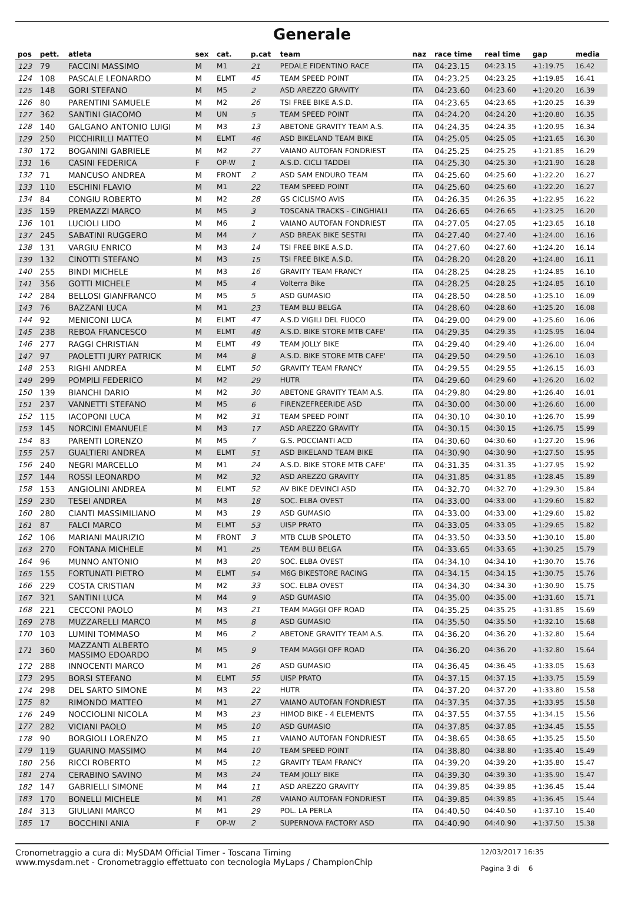Generale
| pos | pett. | atleta | sex | cat. | p.cat | team | naz | race time | real time | gap | media |
| --- | --- | --- | --- | --- | --- | --- | --- | --- | --- | --- | --- |
| 123 | 79 | FACCINI MASSIMO | M | M1 | 21 | PEDALE FIDENTINO RACE | ITA | 04:23.15 | 04:23.15 | +1:19.75 | 16.42 |
| 124 | 108 | PASCALE LEONARDO | M | ELMT | 45 | TEAM SPEED POINT | ITA | 04:23.25 | 04:23.25 | +1:19.85 | 16.41 |
| 125 | 148 | GORI STEFANO | M | M5 | 2 | ASD AREZZO GRAVITY | ITA | 04:23.60 | 04:23.60 | +1:20.20 | 16.39 |
| 126 | 80 | PARENTINI SAMUELE | M | M2 | 26 | TSI FREE BIKE A.S.D. | ITA | 04:23.65 | 04:23.65 | +1:20.25 | 16.39 |
| 127 | 362 | SANTINI GIACOMO | M | UN | 5 | TEAM SPEED POINT | ITA | 04:24.20 | 04:24.20 | +1:20.80 | 16.35 |
| 128 | 140 | GALGANO ANTONIO LUIGI | M | M3 | 13 | ABETONE GRAVITY TEAM A.S. | ITA | 04:24.35 | 04:24.35 | +1:20.95 | 16.34 |
| 129 | 250 | PICCHIRILLI MATTEO | M | ELMT | 46 | ASD BIKELAND TEAM BIKE | ITA | 04:25.05 | 04:25.05 | +1:21.65 | 16.30 |
| 130 | 172 | BOGANINI GABRIELE | M | M2 | 27 | VAIANO AUTOFAN FONDRIEST | ITA | 04:25.25 | 04:25.25 | +1:21.85 | 16.29 |
| 131 | 16 | CASINI FEDERICA | F | OP-W | 1 | A.S.D. CICLI TADDEI | ITA | 04:25.30 | 04:25.30 | +1:21.90 | 16.28 |
| 132 | 71 | MANCUSO ANDREA | M | FRONT | 2 | ASD SAM ENDURO TEAM | ITA | 04:25.60 | 04:25.60 | +1:22.20 | 16.27 |
| 133 | 110 | ESCHINI FLAVIO | M | M1 | 22 | TEAM SPEED POINT | ITA | 04:25.60 | 04:25.60 | +1:22.20 | 16.27 |
| 134 | 84 | CONGIU ROBERTO | M | M2 | 28 | GS CICLISMO AVIS | ITA | 04:26.35 | 04:26.35 | +1:22.95 | 16.22 |
| 135 | 159 | PREMAZZI MARCO | M | M5 | 3 | TOSCANA TRACKS - CINGHIALI | ITA | 04:26.65 | 04:26.65 | +1:23.25 | 16.20 |
| 136 | 101 | LUCIOLI LIDO | M | M6 | 1 | VAIANO AUTOFAN FONDRIEST | ITA | 04:27.05 | 04:27.05 | +1:23.65 | 16.18 |
| 137 | 245 | SABATINI RUGGERO | M | M4 | 7 | ASD BREAK BIKE SESTRI | ITA | 04:27.40 | 04:27.40 | +1:24.00 | 16.16 |
| 138 | 131 | VARGIU ENRICO | M | M3 | 14 | TSI FREE BIKE A.S.D. | ITA | 04:27.60 | 04:27.60 | +1:24.20 | 16.14 |
| 139 | 132 | CINOTTI STEFANO | M | M3 | 15 | TSI FREE BIKE A.S.D. | ITA | 04:28.20 | 04:28.20 | +1:24.80 | 16.11 |
| 140 | 255 | BINDI MICHELE | M | M3 | 16 | GRAVITY TEAM FRANCY | ITA | 04:28.25 | 04:28.25 | +1:24.85 | 16.10 |
| 141 | 356 | GOTTI MICHELE | M | M5 | 4 | Volterra Bike | ITA | 04:28.25 | 04:28.25 | +1:24.85 | 16.10 |
| 142 | 284 | BELLOSI GIANFRANCO | M | M5 | 5 | ASD GUMASIO | ITA | 04:28.50 | 04:28.50 | +1:25.10 | 16.09 |
| 143 | 76 | BAZZANI LUCA | M | M1 | 23 | TEAM BLU BELGA | ITA | 04:28.60 | 04:28.60 | +1:25.20 | 16.08 |
| 144 | 92 | MENICONI LUCA | M | ELMT | 47 | A.S.D VIGILI DEL FUOCO | ITA | 04:29.00 | 04:29.00 | +1:25.60 | 16.06 |
| 145 | 238 | REBOA FRANCESCO | M | ELMT | 48 | A.S.D. BIKE STORE MTB CAFE' | ITA | 04:29.35 | 04:29.35 | +1:25.95 | 16.04 |
| 146 | 277 | RAGGI CHRISTIAN | M | ELMT | 49 | TEAM JOLLY BIKE | ITA | 04:29.40 | 04:29.40 | +1:26.00 | 16.04 |
| 147 | 97 | PAOLETTI JURY PATRICK | M | M4 | 8 | A.S.D. BIKE STORE MTB CAFE' | ITA | 04:29.50 | 04:29.50 | +1:26.10 | 16.03 |
| 148 | 253 | RIGHI ANDREA | M | ELMT | 50 | GRAVITY TEAM FRANCY | ITA | 04:29.55 | 04:29.55 | +1:26.15 | 16.03 |
| 149 | 299 | POMPILI FEDERICO | M | M2 | 29 | HUTR | ITA | 04:29.60 | 04:29.60 | +1:26.20 | 16.02 |
| 150 | 139 | BIANCHI DARIO | M | M2 | 30 | ABETONE GRAVITY TEAM A.S. | ITA | 04:29.80 | 04:29.80 | +1:26.40 | 16.01 |
| 151 | 237 | VANNETTI STEFANO | M | M5 | 6 | FIRENZEFREERIDE ASD | ITA | 04:30.00 | 04:30.00 | +1:26.60 | 16.00 |
| 152 | 115 | IACOPONI LUCA | M | M2 | 31 | TEAM SPEED POINT | ITA | 04:30.10 | 04:30.10 | +1:26.70 | 15.99 |
| 153 | 145 | NORCINI EMANUELE | M | M3 | 17 | ASD AREZZO GRAVITY | ITA | 04:30.15 | 04:30.15 | +1:26.75 | 15.99 |
| 154 | 83 | PARENTI LORENZO | M | M5 | 7 | G.S. POCCIANTI ACD | ITA | 04:30.60 | 04:30.60 | +1:27.20 | 15.96 |
| 155 | 257 | GUALTIERI ANDREA | M | ELMT | 51 | ASD BIKELAND TEAM BIKE | ITA | 04:30.90 | 04:30.90 | +1:27.50 | 15.95 |
| 156 | 240 | NEGRI MARCELLO | M | M1 | 24 | A.S.D. BIKE STORE MTB CAFE' | ITA | 04:31.35 | 04:31.35 | +1:27.95 | 15.92 |
| 157 | 144 | ROSSI LEONARDO | M | M2 | 32 | ASD AREZZO GRAVITY | ITA | 04:31.85 | 04:31.85 | +1:28.45 | 15.89 |
| 158 | 153 | ANGIOLINI ANDREA | M | ELMT | 52 | AV BIKE DEVINCI ASD | ITA | 04:32.70 | 04:32.70 | +1:29.30 | 15.84 |
| 159 | 230 | TESEI ANDREA | M | M3 | 18 | SOC. ELBA OVEST | ITA | 04:33.00 | 04:33.00 | +1:29.60 | 15.82 |
| 160 | 280 | CIANTI MASSIMILIANO | M | M3 | 19 | ASD GUMASIO | ITA | 04:33.00 | 04:33.00 | +1:29.60 | 15.82 |
| 161 | 87 | FALCI MARCO | M | ELMT | 53 | UISP PRATO | ITA | 04:33.05 | 04:33.05 | +1:29.65 | 15.82 |
| 162 | 106 | MARIANI MAURIZIO | M | FRONT | 3 | MTB CLUB SPOLETO | ITA | 04:33.50 | 04:33.50 | +1:30.10 | 15.80 |
| 163 | 270 | FONTANA MICHELE | M | M1 | 25 | TEAM BLU BELGA | ITA | 04:33.65 | 04:33.65 | +1:30.25 | 15.79 |
| 164 | 96 | MUNNO ANTONIO | M | M3 | 20 | SOC. ELBA OVEST | ITA | 04:34.10 | 04:34.10 | +1:30.70 | 15.76 |
| 165 | 155 | FORTUNATI PIETRO | M | ELMT | 54 | M6G BIKESTORE RACING | ITA | 04:34.15 | 04:34.15 | +1:30.75 | 15.76 |
| 166 | 229 | COSTA CRISTIAN | M | M2 | 33 | SOC. ELBA OVEST | ITA | 04:34.30 | 04:34.30 | +1:30.90 | 15.75 |
| 167 | 321 | SANTINI LUCA | M | M4 | 9 | ASD GUMASIO | ITA | 04:35.00 | 04:35.00 | +1:31.60 | 15.71 |
| 168 | 221 | CECCONI PAOLO | M | M3 | 21 | TEAM MAGGI OFF ROAD | ITA | 04:35.25 | 04:35.25 | +1:31.85 | 15.69 |
| 169 | 278 | MUZZARELLI MARCO | M | M5 | 8 | ASD GUMASIO | ITA | 04:35.50 | 04:35.50 | +1:32.10 | 15.68 |
| 170 | 103 | LUMINI TOMMASO | M | M6 | 2 | ABETONE GRAVITY TEAM A.S. | ITA | 04:36.20 | 04:36.20 | +1:32.80 | 15.64 |
| 171 | 360 | MAZZANTI ALBERTO MASSIMO EDOARDO | M | M5 | 9 | TEAM MAGGI OFF ROAD | ITA | 04:36.20 | 04:36.20 | +1:32.80 | 15.64 |
| 172 | 288 | INNOCENTI MARCO | M | M1 | 26 | ASD GUMASIO | ITA | 04:36.45 | 04:36.45 | +1:33.05 | 15.63 |
| 173 | 295 | BORSI STEFANO | M | ELMT | 55 | UISP PRATO | ITA | 04:37.15 | 04:37.15 | +1:33.75 | 15.59 |
| 174 | 298 | DEL SARTO SIMONE | M | M3 | 22 | HUTR | ITA | 04:37.20 | 04:37.20 | +1:33.80 | 15.58 |
| 175 | 82 | RIMONDO MATTEO | M | M1 | 27 | VAIANO AUTOFAN FONDRIEST | ITA | 04:37.35 | 04:37.35 | +1:33.95 | 15.58 |
| 176 | 249 | NOCCIOLINI NICOLA | M | M3 | 23 | HIMOD BIKE - 4 ELEMENTS | ITA | 04:37.55 | 04:37.55 | +1:34.15 | 15.56 |
| 177 | 282 | VICIANI PAOLO | M | M5 | 10 | ASD GUMASIO | ITA | 04:37.85 | 04:37.85 | +1:34.45 | 15.55 |
| 178 | 90 | BORGIOLI LORENZO | M | M5 | 11 | VAIANO AUTOFAN FONDRIEST | ITA | 04:38.65 | 04:38.65 | +1:35.25 | 15.50 |
| 179 | 119 | GUARINO MASSIMO | M | M4 | 10 | TEAM SPEED POINT | ITA | 04:38.80 | 04:38.80 | +1:35.40 | 15.49 |
| 180 | 256 | RICCI ROBERTO | M | M5 | 12 | GRAVITY TEAM FRANCY | ITA | 04:39.20 | 04:39.20 | +1:35.80 | 15.47 |
| 181 | 274 | CERABINO SAVINO | M | M3 | 24 | TEAM JOLLY BIKE | ITA | 04:39.30 | 04:39.30 | +1:35.90 | 15.47 |
| 182 | 147 | GABRIELLI SIMONE | M | M4 | 11 | ASD AREZZO GRAVITY | ITA | 04:39.85 | 04:39.85 | +1:36.45 | 15.44 |
| 183 | 170 | BONELLI MICHELE | M | M1 | 28 | VAIANO AUTOFAN FONDRIEST | ITA | 04:39.85 | 04:39.85 | +1:36.45 | 15.44 |
| 184 | 313 | GIULIANI MARCO | M | M1 | 29 | POL. LA PERLA | ITA | 04:40.50 | 04:40.50 | +1:37.10 | 15.40 |
| 185 | 17 | BOCCHINI ANIA | F | OP-W | 2 | SUPERNOVA FACTORY ASD | ITA | 04:40.90 | 04:40.90 | +1:37.50 | 15.38 |
Cronometraggio a cura di: MySDAM Official Timer - Toscana Timing
www.mysdam.net - Cronometraggio effettuato con tecnologia MyLaps / ChampionChip
12/03/2017 16:35
Pagina 3 di 6